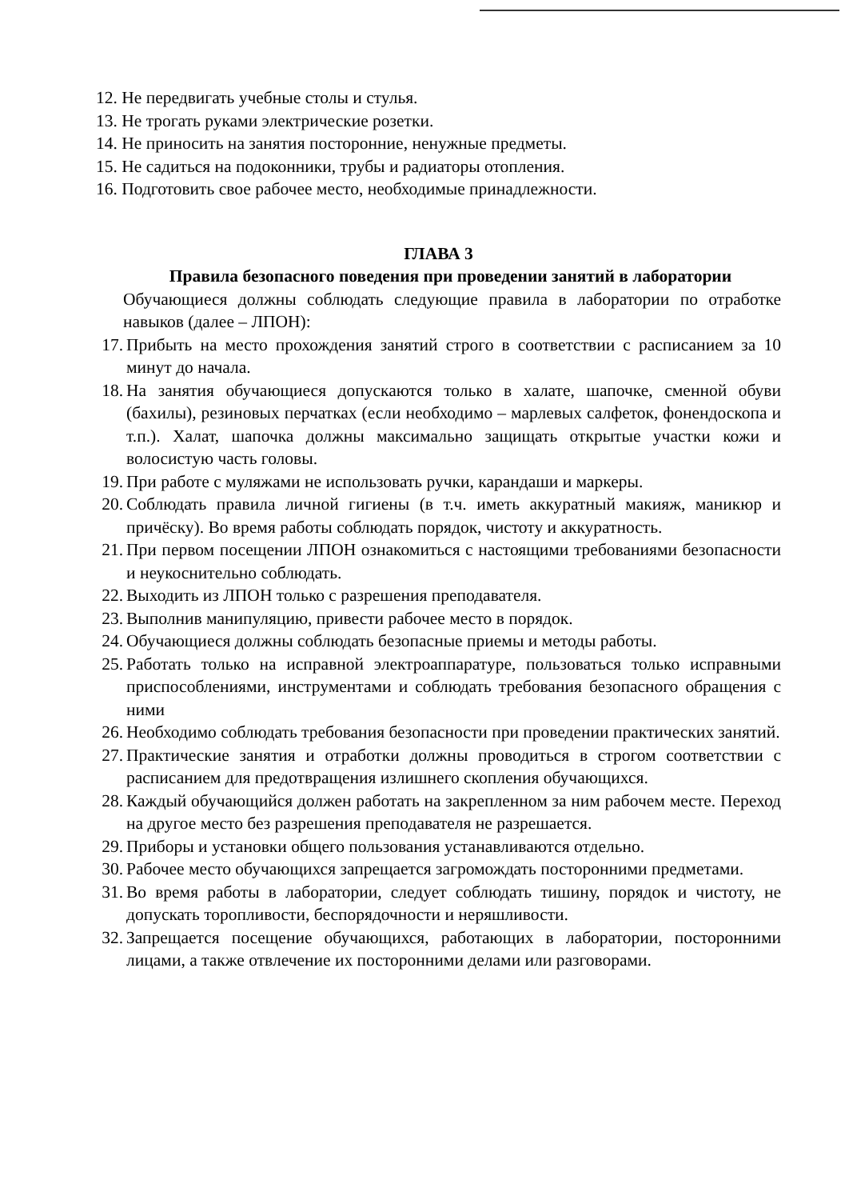12. Не передвигать учебные столы и стулья.
13. Не трогать руками электрические розетки.
14. Не приносить на занятия посторонние, ненужные предметы.
15. Не садиться на подоконники, трубы и радиаторы отопления.
16. Подготовить свое рабочее место, необходимые принадлежности.
ГЛАВА 3
Правила безопасного поведения при проведении занятий в лаборатории
Обучающиеся должны соблюдать следующие правила в лаборатории по отработке навыков (далее – ЛПОН):
17. Прибыть на место прохождения занятий строго в соответствии с расписанием за 10 минут до начала.
18. На занятия обучающиеся допускаются только в халате, шапочке, сменной обуви (бахилы), резиновых перчатках (если необходимо – марлевых салфеток, фонендоскопа и т.п.). Халат, шапочка должны максимально защищать открытые участки кожи и волосистую часть головы.
19. При работе с муляжами не использовать ручки, карандаши и маркеры.
20. Соблюдать правила личной гигиены (в т.ч. иметь аккуратный макияж, маникюр и причёску). Во время работы соблюдать порядок, чистоту и аккуратность.
21. При первом посещении ЛПОН ознакомиться с настоящими требованиями безопасности и неукоснительно соблюдать.
22. Выходить из ЛПОН только с разрешения преподавателя.
23. Выполнив манипуляцию, привести рабочее место в порядок.
24. Обучающиеся должны соблюдать безопасные приемы и методы работы.
25. Работать только на исправной электроаппаратуре, пользоваться только исправными приспособлениями, инструментами и соблюдать требования безопасного обращения с ними
26. Необходимо соблюдать требования безопасности при проведении практических занятий.
27. Практические занятия и отработки должны проводиться в строгом соответствии с расписанием для предотвращения излишнего скопления обучающихся.
28. Каждый обучающийся должен работать на закрепленном за ним рабочем месте. Переход на другое место без разрешения преподавателя не разрешается.
29. Приборы и установки общего пользования устанавливаются отдельно.
30. Рабочее место обучающихся запрещается загромождать посторонними предметами.
31. Во время работы в лаборатории, следует соблюдать тишину, порядок и чистоту, не допускать торопливости, беспорядочности и неряшливости.
32. Запрещается посещение обучающихся, работающих в лаборатории, посторонними лицами, а также отвлечение их посторонними делами или разговорами.